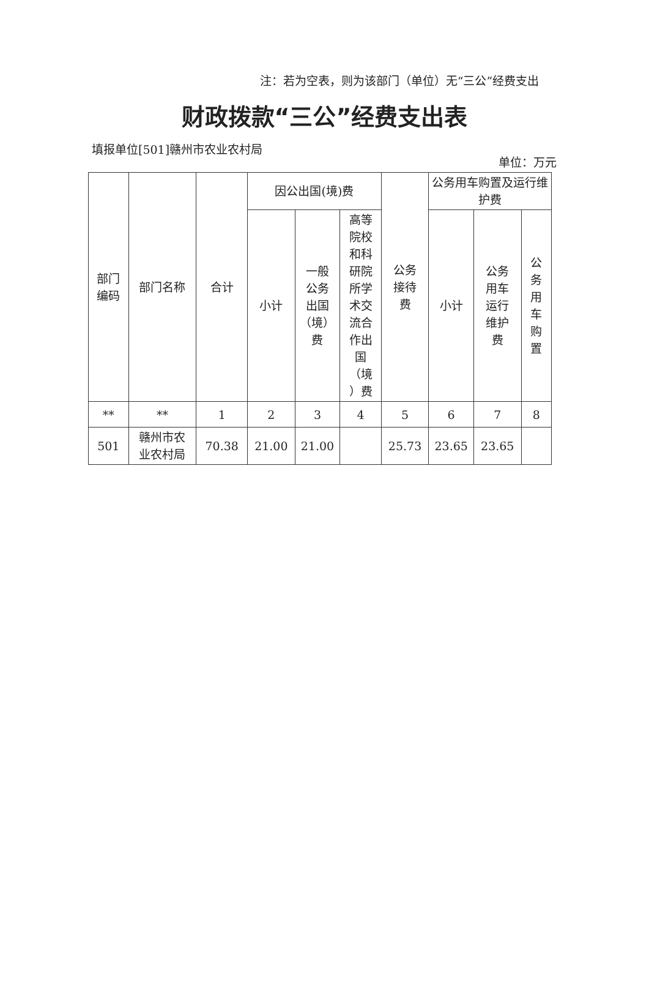注：若为空表，则为该部门（单位）无“三公”经费支出
财政拨款“三公”经费支出表
填报单位[501]赣州市农业农村局
单位：万元
| 部门 编码 | 部门名称 | 合计 | 因公出国(境)费 | | | 公务 接待 费 | 公务用车购置及运行维护费 | | |
| --- | --- | --- | --- | --- | --- | --- | --- | --- | --- |
| | | | 小计 | 一般 公务 出国 （境） 费 | 高等 院校 和科 研院 所学 术交 流合 作出 国 （境 ）费 | | 小计 | 公务 用车 运行 维护 费 | 公务用车购置 |
| ** | ** | 1 | 2 | 3 | 4 | 5 | 6 | 7 | 8 |
| 501 | 赣州市农 业农村局 | 70.38 | 21.00 | 21.00 | | 25.73 | 23.65 | 23.65 | |